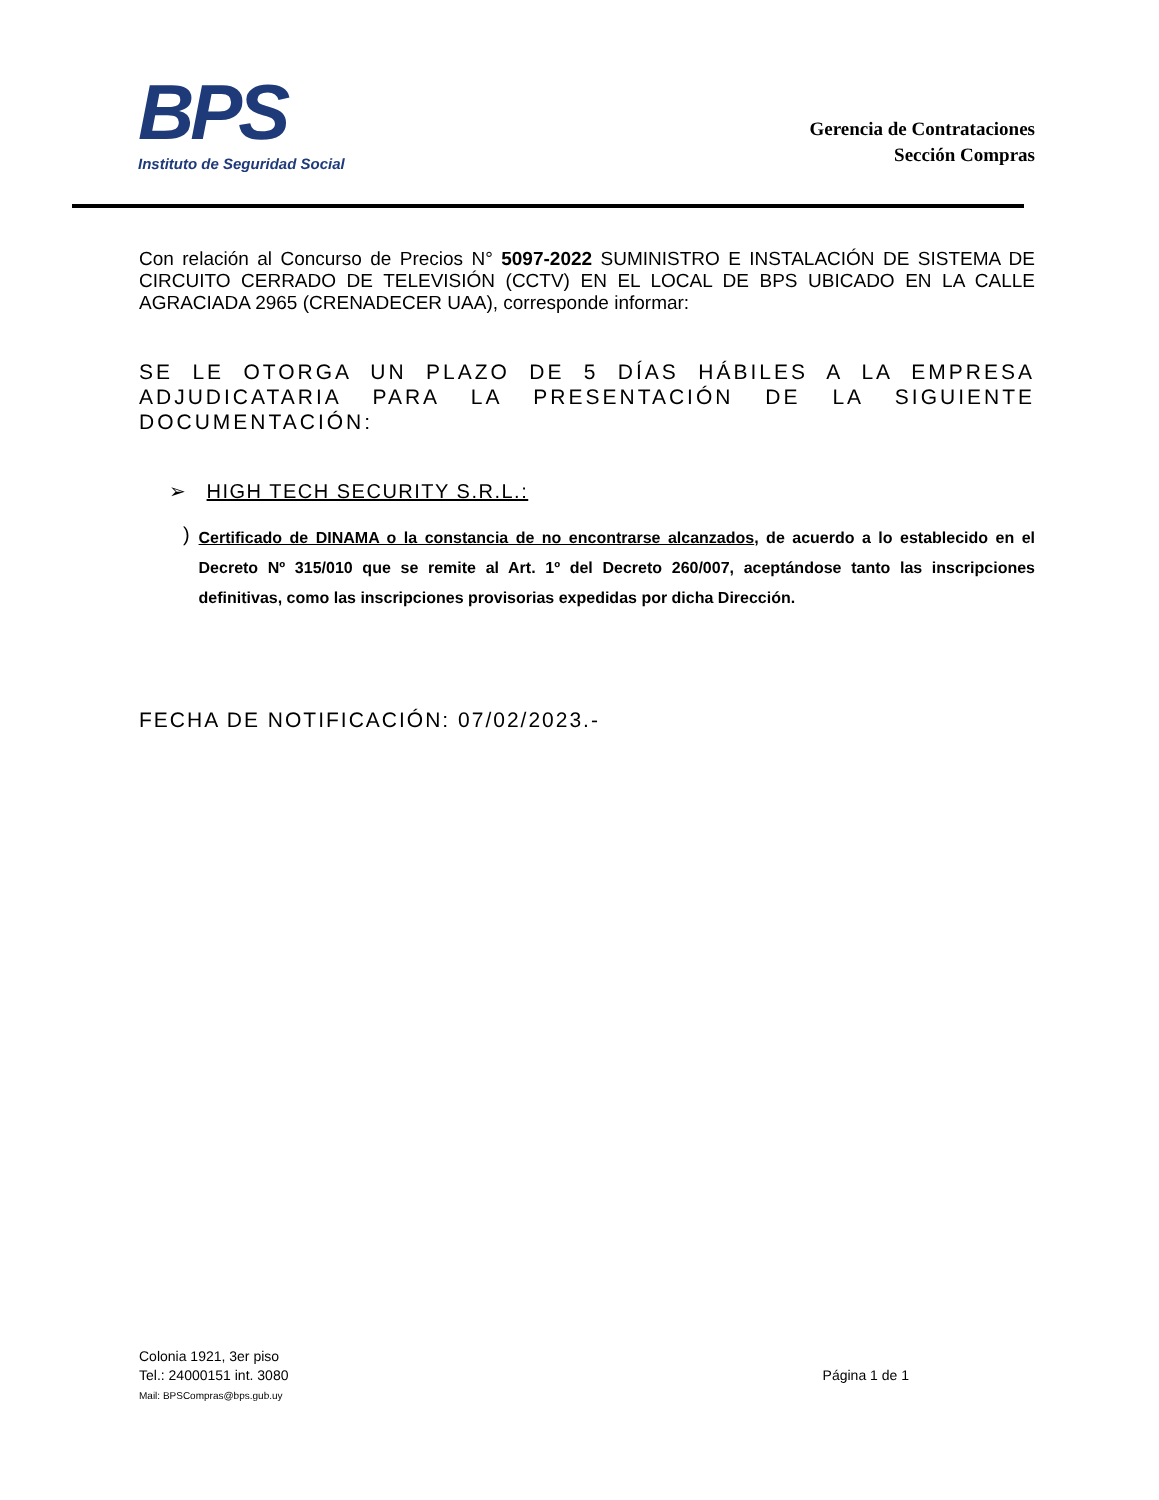BPS
Instituto de Seguridad Social
Gerencia de Contrataciones
Sección Compras
Con relación al Concurso de Precios N° 5097-2022 SUMINISTRO E INSTALACIÓN DE SISTEMA DE CIRCUITO CERRADO DE TELEVISIÓN (CCTV) EN EL LOCAL DE BPS UBICADO EN LA CALLE AGRACIADA 2965 (CRENADECER UAA), corresponde informar:
SE LE OTORGA UN PLAZO DE 5 DÍAS HÁBILES A LA EMPRESA ADJUDICATARIA PARA LA PRESENTACIÓN DE LA SIGUIENTE DOCUMENTACIÓN:
➢ HIGH TECH SECURITY S.R.L.:
)
Certificado de DINAMA o la constancia de no encontrarse alcanzados, de acuerdo a lo establecido en el Decreto Nº 315/010 que se remite al Art. 1º del Decreto 260/007, aceptándose tanto las inscripciones definitivas, como las inscripciones provisorias expedidas por dicha Dirección.
FECHA DE NOTIFICACIÓN: 07/02/2023.-
Página 1 de 1 Colonia 1921, 3er piso
Tel.: 24000151 int. 3080
Mail: BPSCompras@bps.gub.uy